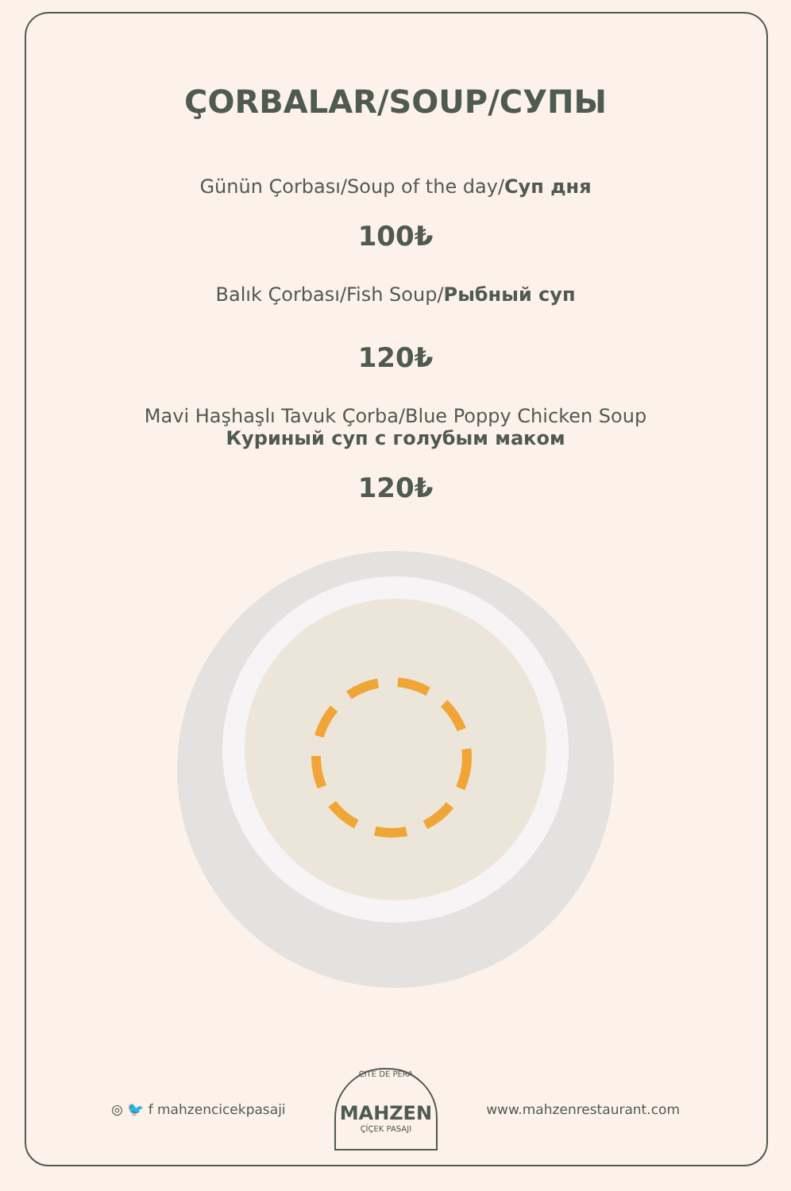ÇORBALAR/SOUP/СУПЫ
Günün Çorbası/Soup of the day/Суп дня
100₺
Balık Çorbası/Fish Soup/Рыбный суп
120₺
Mavi Haşhaşlı Tavuk Çorba/Blue Poppy Chicken Soup
Куриный суп с голубым маком
120₺
◎ 🐦 f mahzencicekpasaji
CITE DE PERA
MAHZEN
ÇİÇEK PASAJI
www.mahzenrestaurant.com